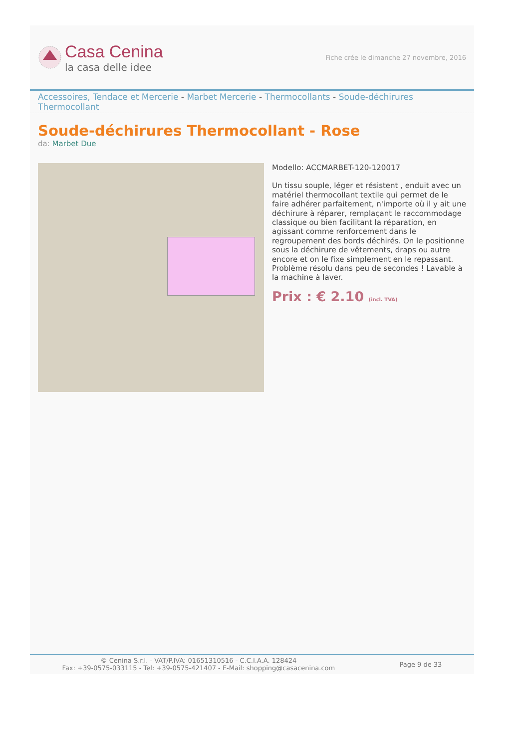Casa Cenina
la casa delle idee
Fiche crée le dimanche 27 novembre, 2016
Accessoires, Tendace et Mercerie - Marbet Mercerie - Thermocollants - Soude-déchirures Thermocollant
Soude-déchirures Thermocollant - Rose
da: Marbet Due
Modello: ACCMARBET-120-120017
Un tissu souple, léger et résistent , enduit avec un matériel thermocollant textile qui permet de le faire adhérer parfaitement, n'importe où il y ait une déchirure à réparer, remplaçant le raccommodage classique ou bien facilitant la réparation, en agissant comme renforcement dans le regroupement des bords déchirés. On le positionne sous la déchirure de vêtements, draps ou autre encore et on le fixe simplement en le repassant. Problème résolu dans peu de secondes ! Lavable à la machine à laver.
Prix : € 2.10 (incl. TVA)
© Cenina S.r.l. - VAT/P.IVA: 01651310516 - C.C.I.A.A. 128424
Fax: +39-0575-033115 - Tel: +39-0575-421407 - E-Mail: shopping@casacenina.com
Page 9 de 33